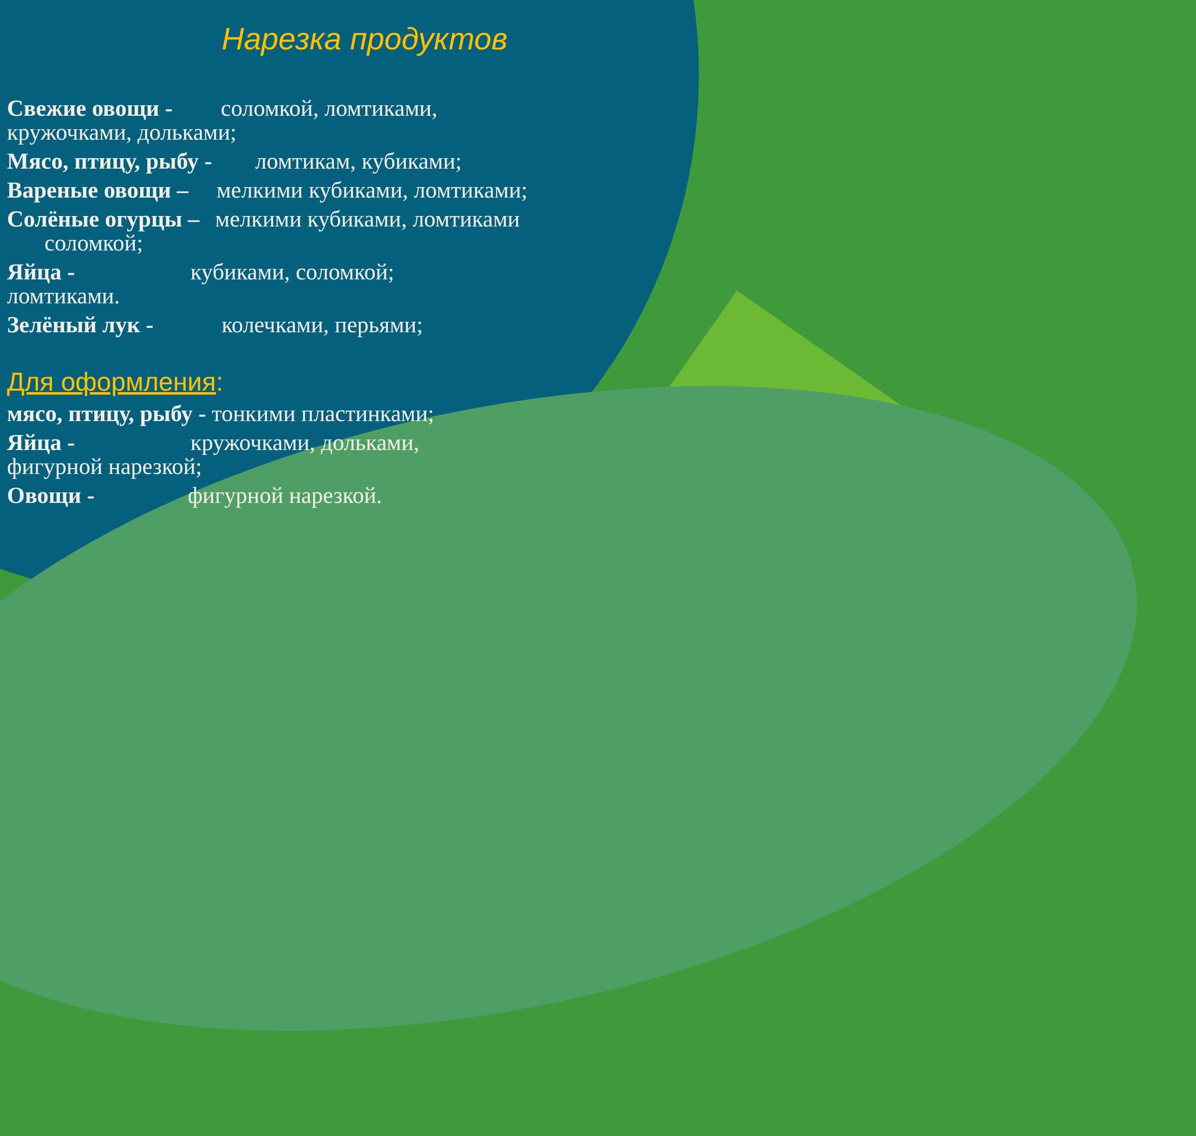Нарезка продуктов
Свежие овощи - соломкой, ломтиками,
кружочками, дольками;
Мясо, птицу, рыбу - ломтикам, кубиками;
Вареные овощи – мелкими кубиками, ломтиками;
Солёные огурцы – мелкими кубиками, ломтиками
соломкой;
Яйца - кубиками, соломкой;
ломтиками.
Зелёный лук - колечками, перьями;
Для оформления:
мясо, птицу, рыбу - тонкими пластинками;
Яйца - кружочками, дольками,
фигурной нарезкой;
Овощи - фигурной нарезкой.